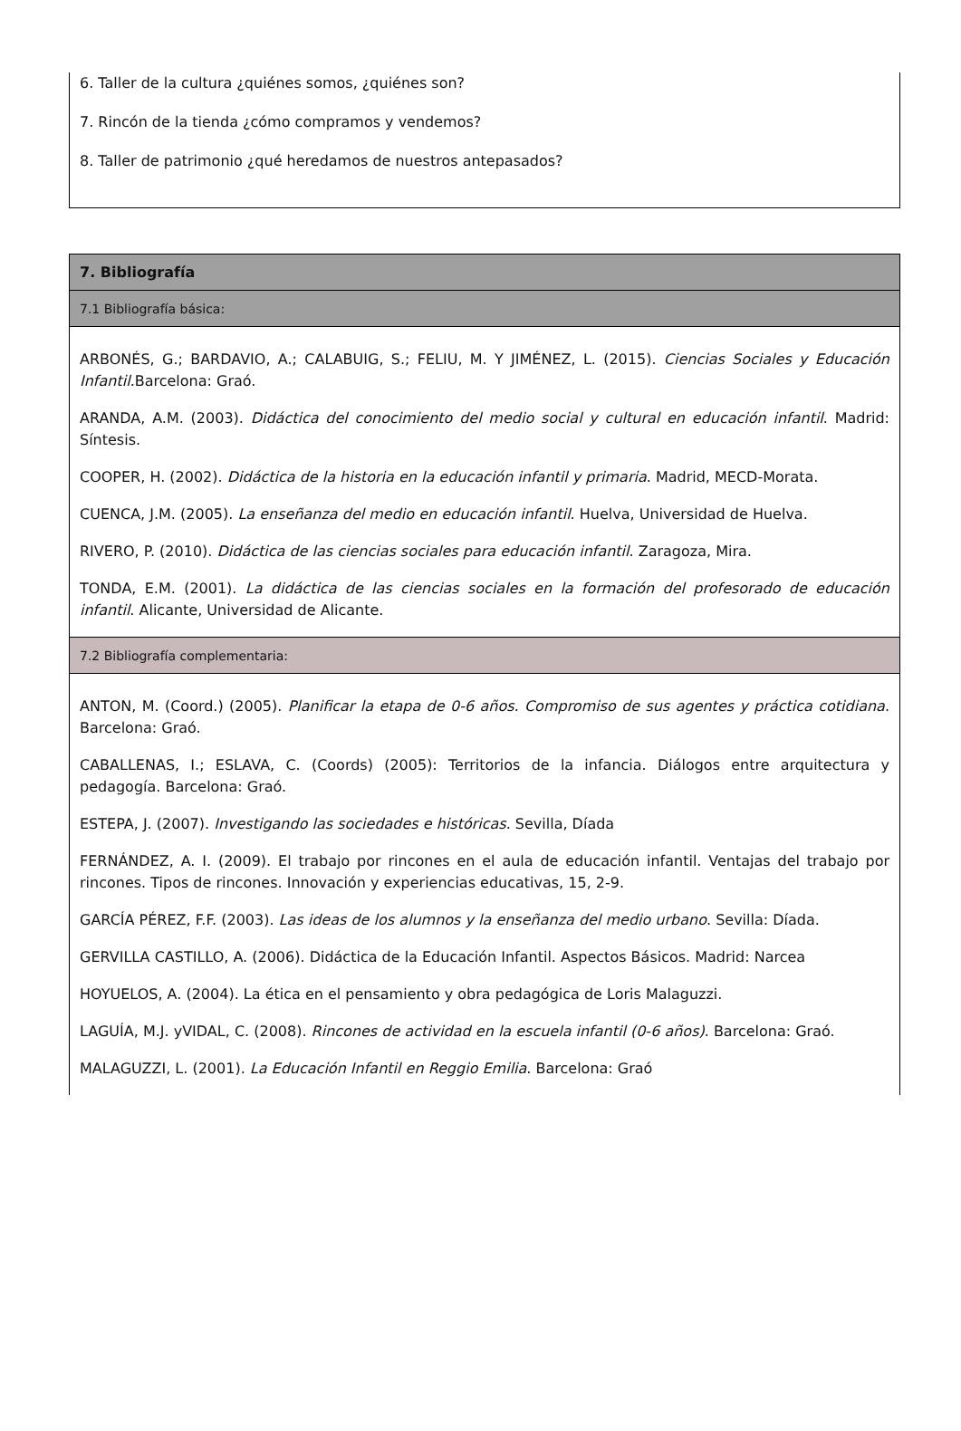6. Taller de la cultura ¿quiénes somos, ¿quiénes son?
7. Rincón de la tienda ¿cómo compramos y vendemos?
8. Taller de patrimonio ¿qué heredamos de nuestros antepasados?
| 7. Bibliografía |
| 7.1 Bibliografía básica: |
| ARBONÉS, G.; BARDAVIO, A.; CALABUIG, S.; FELIU, M. Y JIMÉNEZ, L. (2015). Ciencias Sociales y Educación Infantil. Barcelona: Graó. ARANDA, A.M. (2003). Didáctica del conocimiento del medio social y cultural en educación infantil . Madrid: Síntesis. COOPER, H. (2002). Didáctica de la historia en la educación infantil y primaria . Madrid, MECD-Morata. CUENCA, J.M. (2005). La enseñanza del medio en educación infantil . Huelva, Universidad de Huelva. RIVERO, P. (2010). Didáctica de las ciencias sociales para educación infantil . Zaragoza, Mira. TONDA, E.M. (2001). La didáctica de las ciencias sociales en la formación del profesorado de educación infantil . Alicante, Universidad de Alicante. |
| 7.2 Bibliografía complementaria: |
| ANTON, M. (Coord.) (2005). Planificar la etapa de 0-6 años. Compromiso de sus agentes y práctica cotidiana . Barcelona: Graó. CABALLENAS, I.; ESLAVA, C. (Coords) (2005): Territorios de la infancia. Diálogos entre arquitectura y pedagogía. Barcelona: Graó. ESTEPA, J. (2007). Investigando las sociedades e históricas . Sevilla, Díada FERNÁNDEZ, A. I. (2009). El trabajo por rincones en el aula de educación infantil. Ventajas del trabajo por rincones. Tipos de rincones. Innovación y experiencias educativas, 15, 2-9. GARCÍA PÉREZ, F.F. (2003). Las ideas de los alumnos y la enseñanza del medio urbano . Sevilla: Díada. GERVILLA CASTILLO, A. (2006). Didáctica de la Educación Infantil. Aspectos Básicos. Madrid: Narcea HOYUELOS, A. (2004). La ética en el pensamiento y obra pedagógica de Loris Malaguzzi. LAGUÍA, M.J. yVIDAL, C. (2008). Rincones de actividad en la escuela infantil (0-6 años) . Barcelona: Graó. MALAGUZZI, L. (2001). La Educación Infantil en Reggio Emilia . Barcelona: Graó |